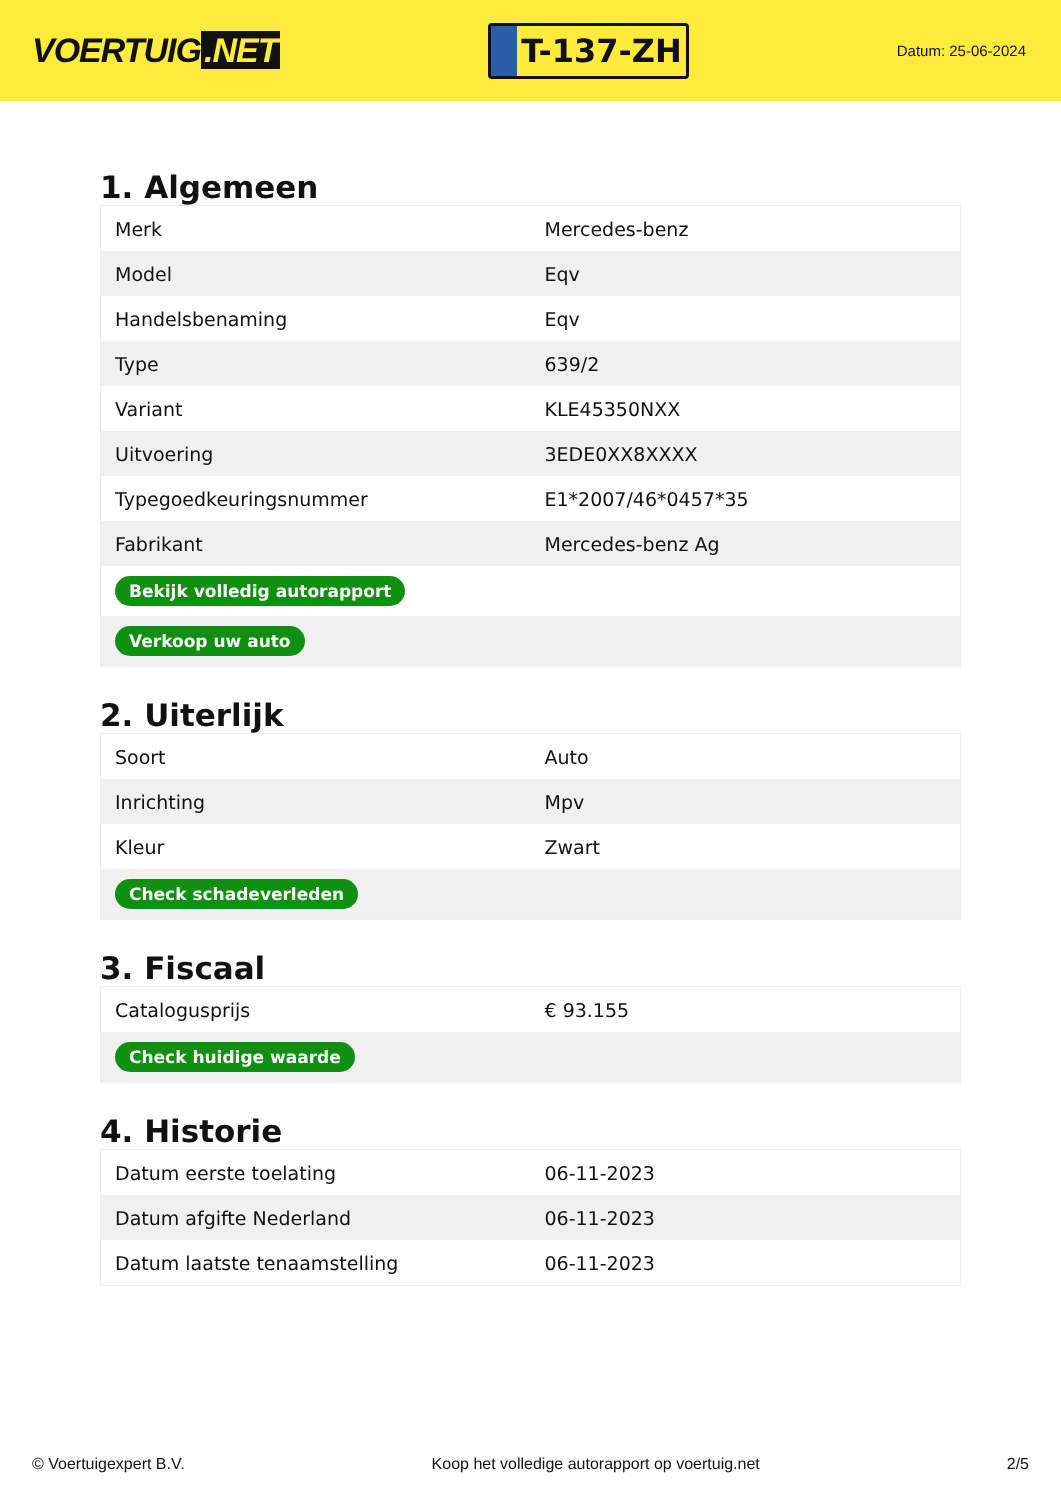VOERTUIG.NET
T-137-ZH
Datum: 25-06-2024
1. Algemeen
| Merk | Mercedes-benz |
| Model | Eqv |
| Handelsbenaming | Eqv |
| Type | 639/2 |
| Variant | KLE45350NXX |
| Uitvoering | 3EDE0XX8XXXX |
| Typegoedkeuringsnummer | E1*2007/46*0457*35 |
| Fabrikant | Mercedes-benz Ag |
| Bekijk volledig autorapport | |
| Verkoop uw auto | |
2. Uiterlijk
| Soort | Auto |
| Inrichting | Mpv |
| Kleur | Zwart |
| Check schadeverleden | |
3. Fiscaal
| Catalogusprijs | € 93.155 |
| Check huidige waarde | |
4. Historie
| Datum eerste toelating | 06-11-2023 |
| Datum afgifte Nederland | 06-11-2023 |
| Datum laatste tenaamstelling | 06-11-2023 |
© Voertuigexpert B.V. Koop het volledige autorapport op voertuig.net 2/5